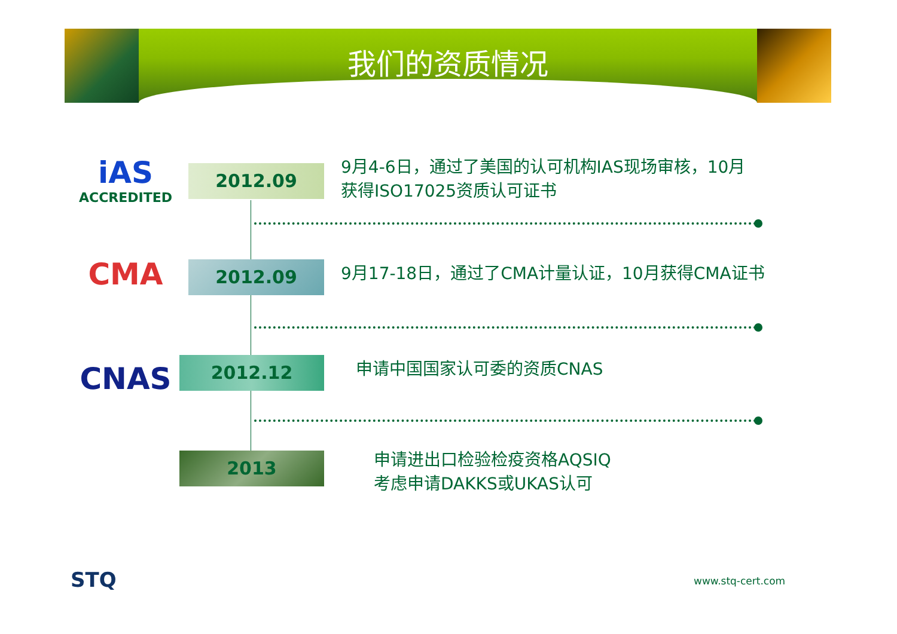我们的资质情况
iAS
ACCREDITED
2012.09
9月4-6日，通过了美国的认可机构IAS现场审核，10月
获得ISO17025资质认可证书
CMA 2012.09
9月17-18日，通过了CMA计量认证，10月获得CMA证书
CNAS 2012.12 申请中国国家认可委的资质CNAS
2013
申请进出口检验检疫资格AQSIQ
考虑申请DAKKS或UKAS认可
STQ www.stq-cert.com